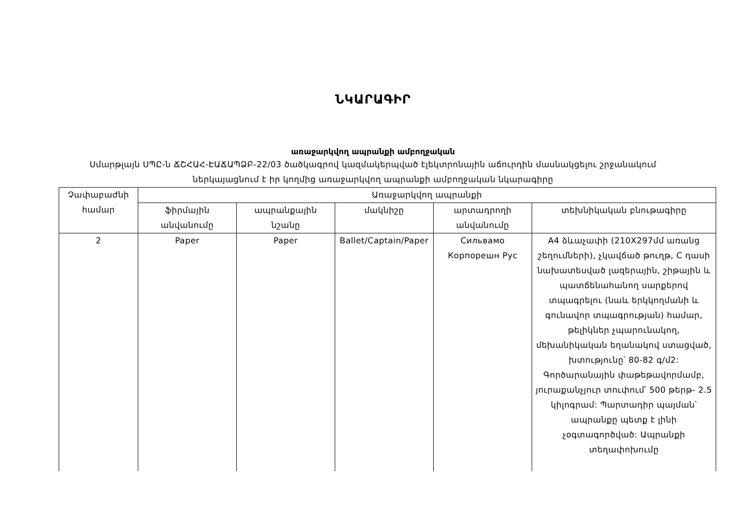ՆԿԱՐԱԳԻՐ
առաջարկվող ապրանքի ամբողջական
Սմարթլայն ՍՊԸ-ն ՃՇՀԱՀ-ԷԱՃԱՊՁԲ-22/03 ծածկագրով կազմակերպված էլեկտրոնային աճուրդին մասնակցելու շրջանակում
ներկայացնում է իր կողմից առաջարկվող ապրանքի ամբողջական նկարագիրը
| Չափաբաժնի համար | Առաջարկվող ապրանքի | | | | |
| --- | --- | --- | --- | --- | --- |
| | ֆիրմային անվանումը | ապրանքային նշանը | մակնիշը | արտադրողի անվանումը | տեխնիկական բնութագիրը |
| 2 | Paper | Paper | Ballet/Captain/Paper | Сильвамо Корпорешн Рус | A4 ձևաչափի (210X297մմ առանց շեղումների), չկավճած թուղթ, C դասի նախատեսված լազերային, շիթային և պատճենահանող սարքերով տպագրելու (նաև երկկողմանի և գունավոր տպագրության) համար, թելիկներ չպարունակող, մեխանիկական եղանակով ստացված, խտությունը՝ 80-82 գ/մ2: Գործարանային փաթեթավորմամբ, յուրաքանչյուր տուփում՝ 500 թերթ- 2.5 կիլոգրամ: Պարտադիր պայման՝ ապրանքը պետք է լինի չօգտագործված: Ապրանքի տեղափոխումը |